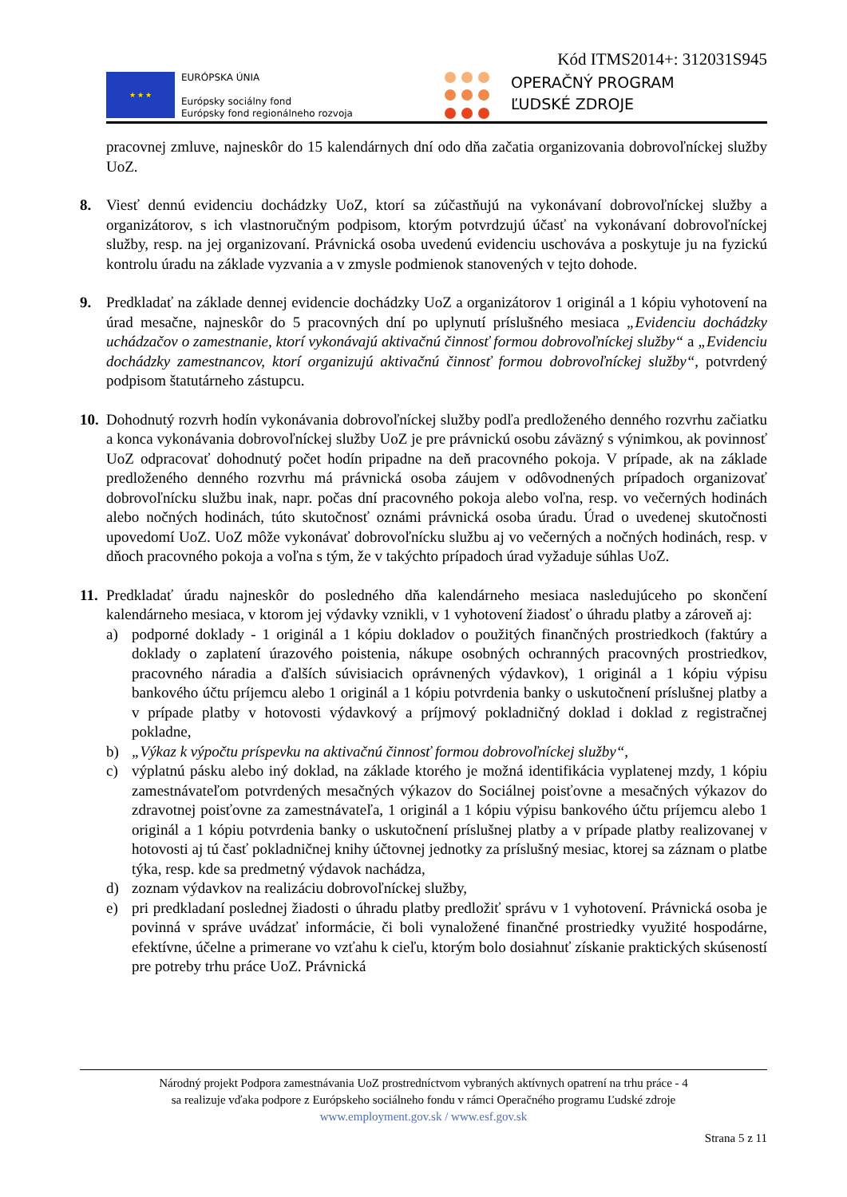Kód ITMS2014+: 312031S945
★ ★ ★
EURÓPSKA ÚNIA
Európsky sociálny fond
Európsky fond regionálneho rozvoja
OPERAČNÝ PROGRAM
ĽUDSKÉ ZDROJE
pracovnej zmluve, najneskôr do 15 kalendárnych dní odo dňa začatia organizovania dobrovoľníckej služby UoZ.
8. Viesť dennú evidenciu dochádzky UoZ, ktorí sa zúčastňujú na vykonávaní dobrovoľníckej služby a organizátorov, s ich vlastnoručným podpisom, ktorým potvrdzujú účasť na vykonávaní dobrovoľníckej služby, resp. na jej organizovaní. Právnická osoba uvedenú evidenciu uschováva a poskytuje ju na fyzickú kontrolu úradu na základe vyzvania a v zmysle podmienok stanovených v tejto dohode.
9. Predkladať na základe dennej evidencie dochádzky UoZ a organizátorov 1 originál a 1 kópiu vyhotovení na úrad mesačne, najneskôr do 5 pracovných dní po uplynutí príslušného mesiaca „Evidenciu dochádzky uchádzačov o zamestnanie, ktorí vykonávajú aktivačnú činnosť formou dobrovoľníckej služby“ a „Evidenciu dochádzky zamestnancov, ktorí organizujú aktivačnú činnosť formou dobrovoľníckej služby“, potvrdený podpisom štatutárneho zástupcu.
10.
Dohodnutý rozvrh hodín vykonávania dobrovoľníckej služby podľa predloženého denného rozvrhu začiatku a konca vykonávania dobrovoľníckej služby UoZ je pre právnickú osobu záväzný s výnimkou, ak povinnosť UoZ odpracovať dohodnutý počet hodín pripadne na deň pracovného pokoja. V prípade, ak na základe predloženého denného rozvrhu má právnická osoba záujem v odôvodnených prípadoch organizovať dobrovoľnícku službu inak, napr. počas dní pracovného pokoja alebo voľna, resp. vo večerných hodinách alebo nočných hodinách, túto skutočnosť oznámi právnická osoba úradu. Úrad o uvedenej skutočnosti upovedomí UoZ. UoZ môže vykonávať dobrovoľnícku službu aj vo večerných a nočných hodinách, resp. v dňoch pracovného pokoja a voľna s tým, že v takýchto prípadoch úrad vyžaduje súhlas UoZ.
11.
Predkladať úradu najneskôr do posledného dňa kalendárneho mesiaca nasledujúceho po skončení kalendárneho mesiaca, v ktorom jej výdavky vznikli, v 1 vyhotovení žiadosť o úhradu platby a zároveň aj:
a) podporné doklady - 1 originál a 1 kópiu dokladov o použitých finančných prostriedkoch (faktúry a doklady o zaplatení úrazového poistenia, nákupe osobných ochranných pracovných prostriedkov, pracovného náradia a ďalších súvisiacich oprávnených výdavkov), 1 originál a 1 kópiu výpisu bankového účtu príjemcu alebo 1 originál a 1 kópiu potvrdenia banky o uskutočnení príslušnej platby a v prípade platby v hotovosti výdavkový a príjmový pokladničný doklad i doklad z registračnej pokladne,
b) „Výkaz k výpočtu príspevku na aktivačnú činnosť formou dobrovoľníckej služby“,
c) výplatnú pásku alebo iný doklad, na základe ktorého je možná identifikácia vyplatenej mzdy, 1 kópiu zamestnávateľom potvrdených mesačných výkazov do Sociálnej poisťovne a mesačných výkazov do zdravotnej poisťovne za zamestnávateľa, 1 originál a 1 kópiu výpisu bankového účtu príjemcu alebo 1 originál a 1 kópiu potvrdenia banky o uskutočnení príslušnej platby a v prípade platby realizovanej v hotovosti aj tú časť pokladničnej knihy účtovnej jednotky za príslušný mesiac, ktorej sa záznam o platbe týka, resp. kde sa predmetný výdavok nachádza,
d) zoznam výdavkov na realizáciu dobrovoľníckej služby,
e) pri predkladaní poslednej žiadosti o úhradu platby predložiť správu v 1 vyhotovení. Právnická osoba je povinná v správe uvádzať informácie, či boli vynaložené finančné prostriedky využité hospodárne, efektívne, účelne a primerane vo vzťahu k cieľu, ktorým bolo dosiahnuť získanie praktických skúseností pre potreby trhu práce UoZ. Právnická
Národný projekt Podpora zamestnávania UoZ prostredníctvom vybraných aktívnych opatrení na trhu práce - 4
sa realizuje vďaka podpore z Európskeho sociálneho fondu v rámci Operačného programu Ľudské zdroje
www.employment.gov.sk / www.esf.gov.sk
Strana 5 z 11